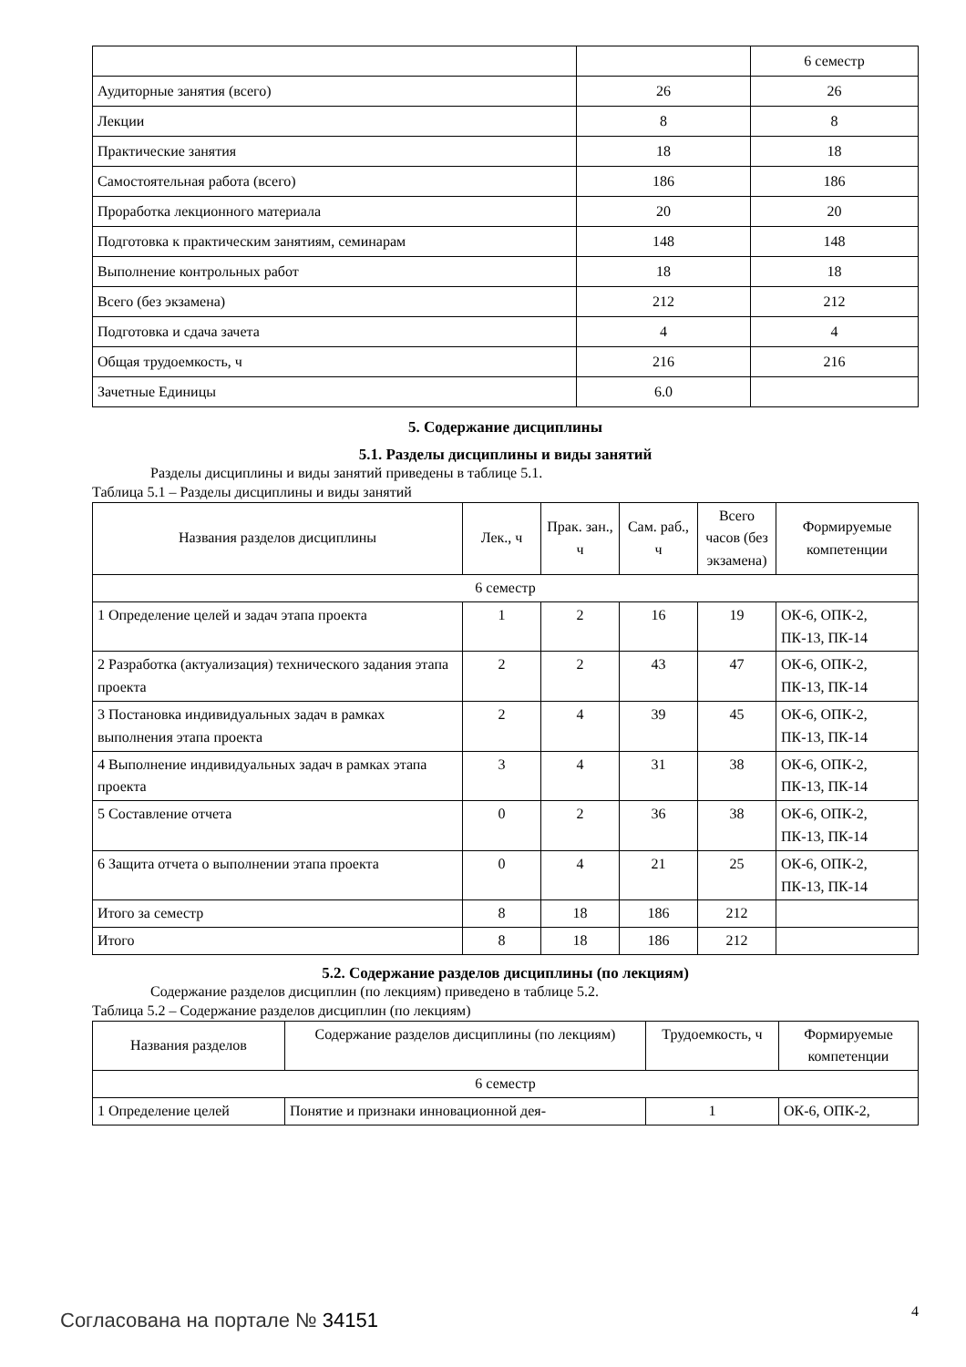| | | 6 семестр |
| Аудиторные занятия (всего) | 26 | 26 |
| Лекции | 8 | 8 |
| Практические занятия | 18 | 18 |
| Самостоятельная работа (всего) | 186 | 186 |
| Проработка лекционного материала | 20 | 20 |
| Подготовка к практическим занятиям, семинарам | 148 | 148 |
| Выполнение контрольных работ | 18 | 18 |
| Всего (без экзамена) | 212 | 212 |
| Подготовка и сдача зачета | 4 | 4 |
| Общая трудоемкость, ч | 216 | 216 |
| Зачетные Единицы | 6.0 | |
5. Содержание дисциплины
5.1. Разделы дисциплины и виды занятий
Разделы дисциплины и виды занятий приведены в таблице 5.1.
Таблица 5.1 – Разделы дисциплины и виды занятий
| Названия разделов дисциплины | Лек., ч | Прак. зан., ч | Сам. раб., ч | Всего часов (без экзамена) | Формируемые компетенции |
| --- | --- | --- | --- | --- | --- |
| 6 семестр | | | | | |
| 1 Определение целей и задач этапа проекта | 1 | 2 | 16 | 19 | ОК-6, ОПК-2, ПК-13, ПК-14 |
| 2 Разработка (актуализация) технического задания этапа проекта | 2 | 2 | 43 | 47 | ОК-6, ОПК-2, ПК-13, ПК-14 |
| 3 Постановка индивидуальных задач в рамках выполнения этапа проекта | 2 | 4 | 39 | 45 | ОК-6, ОПК-2, ПК-13, ПК-14 |
| 4 Выполнение индивидуальных задач в рамках этапа проекта | 3 | 4 | 31 | 38 | ОК-6, ОПК-2, ПК-13, ПК-14 |
| 5 Составление отчета | 0 | 2 | 36 | 38 | ОК-6, ОПК-2, ПК-13, ПК-14 |
| 6 Защита отчета о выполнении этапа проекта | 0 | 4 | 21 | 25 | ОК-6, ОПК-2, ПК-13, ПК-14 |
| Итого за семестр | 8 | 18 | 186 | 212 | |
| Итого | 8 | 18 | 186 | 212 | |
5.2. Содержание разделов дисциплины (по лекциям)
Содержание разделов дисциплин (по лекциям) приведено в таблице 5.2.
Таблица 5.2 – Содержание разделов дисциплин (по лекциям)
| Названия разделов | Содержание разделов дисциплины (по лекциям) | Трудоемкость, ч | Формируемые компетенции |
| --- | --- | --- | --- |
| 6 семестр | | | |
| 1 Определение целей | Понятие и признаки инновационной дея- | 1 | ОК-6, ОПК-2, |
Согласована на портале № 34151 4